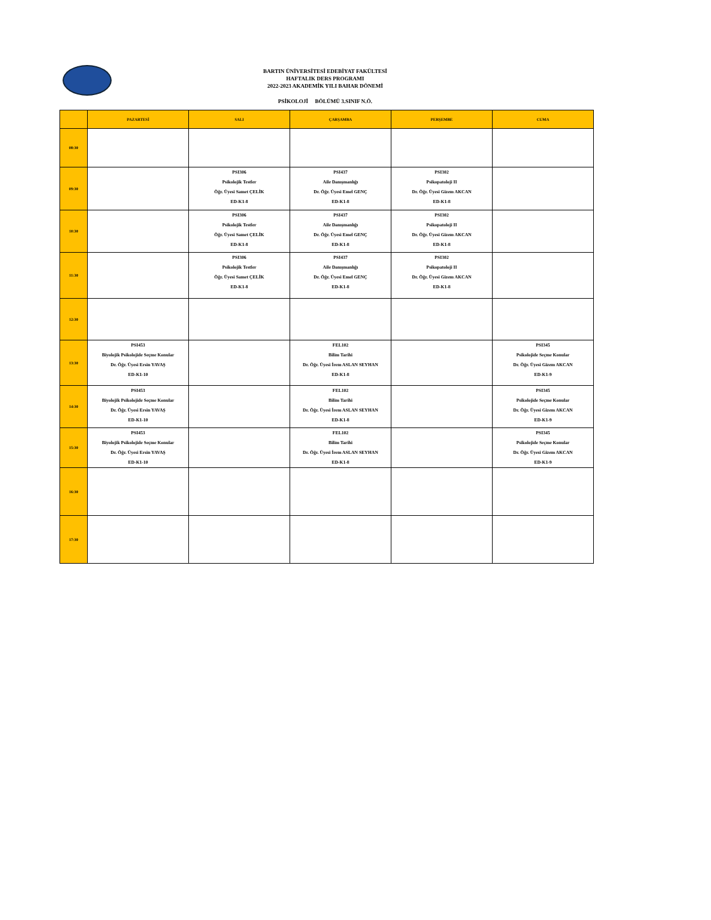BARTIN ÜNİVERSİTESİ EDEBİYAT FAKÜLTESİ
HAFTALIK DERS PROGRAMI
2022-2023 AKADEMİK YILI BAHAR DÖNEMİ
PSİKOLOJİ BÖLÜMÜ 3.SINIF N.Ö.
| | PAZARTESİ | SALI | ÇARŞAMBA | PERŞEMBE | CUMA |
| --- | --- | --- | --- | --- | --- |
| 08:30 | | | | | |
| 09:30 | | PSI306 Psikolojik Testler Öğr. Üyesi Samet ÇELİK ED-K1-8 | PSI437 Aile Danışmanlığı Dr. Öğr. Üyesi Emel GENÇ ED-K1-8 | PSI302 Psikopatoloji II Dr. Öğr. Üyesi Gizem AKCAN ED-K1-8 | |
| 10:30 | | PSI306 Psikolojik Testler Öğr. Üyesi Samet ÇELİK ED-K1-8 | PSI437 Aile Danışmanlığı Dr. Öğr. Üyesi Emel GENÇ ED-K1-8 | PSI302 Psikopatoloji II Dr. Öğr. Üyesi Gizem AKCAN ED-K1-8 | |
| 11:30 | | PSI306 Psikolojik Testler Öğr. Üyesi Samet ÇELİK ED-K1-8 | PSI437 Aile Danışmanlığı Dr. Öğr. Üyesi Emel GENÇ ED-K1-8 | PSI302 Psikopatoloji II Dr. Öğr. Üyesi Gizem AKCAN ED-K1-8 | |
| 12:30 | | | | | |
| 13:30 | PSI453 Biyolojik Psikolojide Seçme Konular Dr. Öğr. Üyesi Ersin YAVAŞ ED-K1-10 | | FEL102 Bilim Tarihi Dr. Öğr. Üyesi İrem ASLAN SEYHAN ED-K1-8 | | PSI345 Psikolojide Seçme Konular Dr. Öğr. Üyesi Gizem AKCAN ED-K1-9 |
| 14:30 | PSI453 Biyolojik Psikolojide Seçme Konular Dr. Öğr. Üyesi Ersin YAVAŞ ED-K1-10 | | FEL102 Bilim Tarihi Dr. Öğr. Üyesi İrem ASLAN SEYHAN ED-K1-8 | | PSI345 Psikolojide Seçme Konular Dr. Öğr. Üyesi Gizem AKCAN ED-K1-9 |
| 15:30 | PSI453 Biyolojik Psikolojide Seçme Konular Dr. Öğr. Üyesi Ersin YAVAŞ ED-K1-10 | | FEL102 Bilim Tarihi Dr. Öğr. Üyesi İrem ASLAN SEYHAN ED-K1-8 | | PSI345 Psikolojide Seçme Konular Dr. Öğr. Üyesi Gizem AKCAN ED-K1-9 |
| 16:30 | | | | | |
| 17:30 | | | | | |